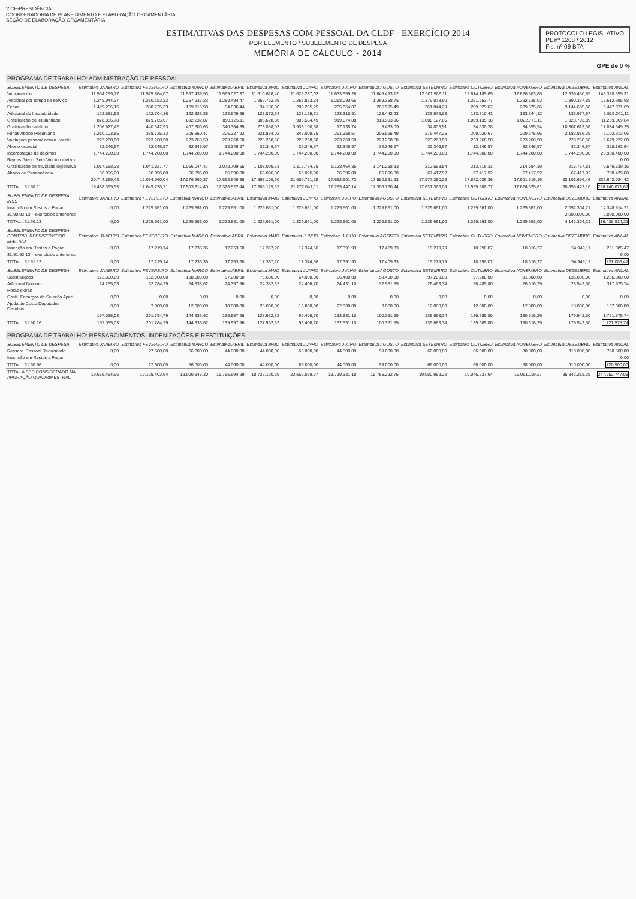VICE-PRESIDÊNCIA
COORDENADORIA DE PLANEJAMENTO E ELABORAÇÃO ORÇAMENTÁRIA
SEÇÃO DE ELABORAÇÃO ORÇAMENTÁRIA
ESTIMATIVAS DAS DESPESAS COM PESSOAL DA CLDF - EXERCÍCIO 2014
POR ELEMENTO / SUBELEMENTO DE DESPESA
MEMÓRIA DE CÁLCULO - 2014
PROTOCOLO LEGISLATIVO
PL nº 1208 / 2012
Fls. nº 09 BTA
GPE de 0 %
PROGRAMA DE TRABALHO: ADMINISTRAÇÃO DE PESSOAL
| SUBELEMENTO DE DESPESA | Estimativa JANEIRO | Estimativa FEVEREIRO | Estimativa MARÇO | Estimativa ABRIL | Estimativa MAIO | Estimativa JUNHO | Estimativa JULHO | Estimativa AGOSTO | Estimativa SETEMBRO | Estimativa OUTUBRO | Estimativa NOVEMBRO | Estimativa DEZEMBRO | Estimativa ANUAL |
| --- | --- | --- | --- | --- | --- | --- | --- | --- | --- | --- | --- | --- | --- |
| Vencimentos | 11.564.299,77 | 11.575.864,07 | 11.587.439,93 | 11.599.027,37 | 11.610.626,40 | 11.622.237,02 | 11.633.859,26 | 11.645.493,12 | 12.601.588,11 | 12.614.189,69 | 12.626.803,88 | 12.639.430,69 | 143.320.859,31 |
| Adicional por tempo de serviço | 1.248.944,37 | 1.250.193,32 | 1.257.237,23 | 1.258.494,47 | 1.259.752,96 | 1.266.823,84 | 1.268.090,66 | 1.269.358,75 | 1.379.873,90 | 1.381.253,77 | 1.382.635,03 | 1.390.337,88 | 15.612.995,68 |
| Férias | 1.429.256,16 | 338.725,33 | 169.916,93 | 34.036,44 | 34.136,00 | 205.205,25 | 205.664,87 | 205.995,49 | 261.044,29 | 209.029,67 | 209.375,66 | 3.144.695,60 | 6.447.071,69 |
| Adicional de Insalubridade | 122.581,58 | 122.704,16 | 122.826,86 | 122.949,69 | 123.072,64 | 123.195,71 | 123.318,91 | 123.442,23 | 133.576,83 | 133.710,41 | 133.844,12 | 133.977,97 | 1.519.201,11 |
| Gratificação de Titularidade | 878.886,78 | 879.765,67 | 892.232,87 | 893.125,11 | 905.628,86 | 906.534,49 | 919.074,88 | 919.993,96 | 1.008.127,05 | 1.009.135,18 | 1.022.771,11 | 1.023.793,89 | 11.259.069,84 |
| Gratificação natalícia | 1.206.927,42 | 440.342,93 | 407.800,63 | 340.364,35 | 273.088,03 | 3.933.100,58 | 17.138,74 | 3.433,09 | 34.805,91 | 34.838,28 | 34.895,94 | 10.307.613,36 | 17.034.349,25 |
| Férias Abono Pecuniário | 1.210.103,55 | 338.725,33 | 305.850,47 | 306.327,92 | 221.884,02 | 342.008,75 | 291.358,57 | 205.995,49 | 278.447,25 | 209.029,67 | 209.375,66 | 2.183.816,39 | 6.102.913,06 |
| Vantagem pessoal nomin. Identif. | 223.268,50 | 223.268,50 | 223.268,50 | 223.268,50 | 223.268,50 | 223.268,50 | 223.268,50 | 223.268,50 | 223.268,50 | 223.268,50 | 223.268,50 | 223.268,50 | 2.679.222,00 |
| Abono especial | 32.346,97 | 32.346,97 | 32.346,97 | 32.346,97 | 32.346,97 | 32.346,97 | 32.346,97 | 32.346,97 | 32.346,97 | 32.346,97 | 32.346,97 | 32.346,97 | 388.163,64 |
| Incorporação de décimos | 1.744.200,00 | 1.744.200,00 | 1.744.200,00 | 1.744.200,00 | 1.744.200,00 | 1.744.200,00 | 1.744.200,00 | 1.744.200,00 | 1.744.200,00 | 1.744.200,00 | 1.744.200,00 | 1.744.200,00 | 20.930.400,00 |
| Repres./Venc. Sem Vínculo efetivo | | | | | | | | | | | | | 0,00 |
| Gratificação de atividade legislativa | 1.017.558,38 | 1.041.827,77 | 1.066.044,47 | 1.078.709,65 | 1.103.009,51 | 1.115.734,75 | 1.128.464,35 | 1.141.258,33 | 212.553,54 | 213.616,31 | 214.684,39 | 215.757,81 | 9.549.839,15 |
| Abono de Permanência | 66.096,00 | 66.096,00 | 66.096,00 | 66.096,00 | 66.096,00 | 66.096,00 | 66.096,00 | 66.096,00 | 67.417,92 | 67.417,92 | 67.417,92 | 67.417,92 | 798.439,68 |
| | 20.744.569,48 | 18.054.060,04 | 17.876.260,87 | 17.698.946,36 | 17.597.109,90 | 21.680.751,85 | 17.652.901,72 | 17.580.861,93 | 17.977.250,26 | 17.872.036,36 | 17.901.619,19 | 33.106.656,46 | 235.642.024,42 |
| TOTAL : 31.90.11 | 19.468.369,93 | 17.649.238,71 | 17.503.314,40 | 17.326.522,44 | 17.309.129,87 | 21.172.647,11 | 17.295.447,14 | 17.308.780,44 | 17.631.386,09 | 17.595.688,77 | 17.624.825,61 | 30.855.422,16 | 228.740.671,67 |
| SUBELEMENTO DE DESPESA INSS | Estimativa JANEIRO | Estimativa FEVEREIRO | Estimativa MARÇO | Estimativa ABRIL | Estimativa MAIO | Estimativa JUNHO | Estimativa JULHO | Estimativa AGOSTO | Estimativa SETEMBRO | Estimativa OUTUBRO | Estimativa NOVEMBRO | Estimativa DEZEMBRO | Estimativa ANUAL |
| --- | --- | --- | --- | --- | --- | --- | --- | --- | --- | --- | --- | --- | --- |
| Inscrição em Restos a Pagar | 0,00 | 1.229.661,00 | 1.229.661,00 | 1.229.661,00 | 1.229.661,00 | 1.229.661,00 | 1.229.661,00 | 1.229.661,00 | 1.229.661,00 | 1.229.661,00 | 1.229.661,00 | 2.052.304,21 | 14.348.914,21 |
| 31.90.92.13 – exercícios anteriores | | | | | | | | | | | | 2.090.000,00 | 2.090.000,00 |
| TOTAL : 31.90.13 | 0,00 | 1.229.661,00 | 1.229.661,00 | 1.229.661,00 | 1.229.661,00 | 1.229.661,00 | 1.229.661,00 | 1.229.661,00 | 1.229.661,00 | 1.229.661,00 | 1.229.661,00 | 4.142.304,21 | 16.438.914,21 |
| SUBELEMENTO DE DESPESA CONTRIB. RPPS/SERVIDOR EFETIVO | Estimativa JANEIRO | Estimativa FEVEREIRO | Estimativa MARÇO | Estimativa ABRIL | Estimativa MAIO | Estimativa JUNHO | Estimativa JULHO | Estimativa AGOSTO | Estimativa SETEMBRO | Estimativa OUTUBRO | Estimativa NOVEMBRO | Estimativa DEZEMBRO | Estimativa ANUAL |
| --- | --- | --- | --- | --- | --- | --- | --- | --- | --- | --- | --- | --- | --- |
| Inscrição em Restos a Pagar | 0,00 | 17.219,14 | 17.236,36 | 17.253,60 | 17.357,20 | 17.374,56 | 17.391,93 | 17.409,33 | 18.279,79 | 18.298,07 | 18.316,37 | 54.949,11 | 231.085,47 |
| 31.91.92.13 – exercícios anteriores | | | | | | | | | | | | | 0,00 |
| TOTAL : 31.91.13 | 0,00 | 17.219,14 | 17.236,36 | 17.253,60 | 17.357,20 | 17.374,56 | 17.391,93 | 17.409,33 | 18.279,79 | 18.298,07 | 18.316,37 | 54.949,11 | 231.085,47 |
| SUBELEMENTO DE DESPESA | Estimativa JANEIRO | Estimativa FEVEREIRO | Estimativa MARÇO | Estimativa ABRIL | Estimativa MAIO | Estimativa JUNHO | Estimativa JULHO | Estimativa AGOSTO | Estimativa SETEMBRO | Estimativa OUTUBRO | Estimativa NOVEMBRO | Estimativa DEZEMBRO | Estimativa ANUAL |
| --- | --- | --- | --- | --- | --- | --- | --- | --- | --- | --- | --- | --- | --- |
| Substituições | 172.800,00 | 162.000,00 | 108.000,00 | 97.200,00 | 75.600,00 | 64.000,00 | 86.400,00 | 59.400,00 | 97.200,00 | 97.200,00 | 91.800,00 | 135.000,00 | 1.236.800,00 |
| Adicional Noturno | 24.285,03 | 32.784,79 | 24.333,62 | 24.357,96 | 24.382,32 | 24.406,70 | 24.431,10 | 32.981,99 | 26.463,34 | 26.489,80 | 26.516,29 | 26.542,80 | 317.975,74 |
| Horas extras | | | | | | | | | | | | | |
| Gratif. Encargos de Seleção Aperf. | 0,00 | 0,00 | 0,00 | 0,00 | 0,00 | 0,00 | 0,00 | 0,00 | 0,00 | 0,00 | 0,00 | 0,00 | 0,00 |
| Ajuda de Custo Deputados Distritais | 0,00 | 7.000,00 | 12.000,00 | 18.000,00 | 28.000,00 | 18.000,00 | 22.000,00 | 8.000,00 | 12.000,00 | 12.000,00 | 12.000,00 | 18.000,00 | 167.000,00 |
| | 197.085,03 | 201.784,79 | 144.333,62 | 139.557,96 | 127.982,32 | 96.406,70 | 132.831,10 | 100.381,99 | 135.663,34 | 135.689,80 | 130.316,29 | 179.542,80 | 1.721.575,74 |
| TOTAL : 31.90.16 | 197.085,03 | 201.784,79 | 144.333,62 | 139.557,96 | 127.982,32 | 96.406,70 | 132.831,10 | 100.381,99 | 135.663,34 | 135.689,80 | 130.316,29 | 179.542,80 | 1.721.575,74 |
PROGRAMA DE TRABALHO: RESSARCIMENTOS, INDENIZAÇÕES E RESTITUIÇÕES
| SUBELEMENTO DE DESPESA | Estimativa JANEIRO | Estimativa FEVEREIRO | Estimativa MARÇO | Estimativa ABRIL | Estimativa MAIO | Estimativa JUNHO | Estimativa JULHO | Estimativa AGOSTO | Estimativa SETEMBRO | Estimativa OUTUBRO | Estimativa NOVEMBRO | Estimativa DEZEMBRO | Estimativa ANUAL |
| --- | --- | --- | --- | --- | --- | --- | --- | --- | --- | --- | --- | --- | --- |
| Ressarc. Pessoal Requisitado | 0,00 | 27.500,00 | 66.000,00 | 44.000,00 | 44.000,00 | 66.000,00 | 44.000,00 | 99.000,00 | 66.000,00 | 66.000,00 | 88.000,00 | 110.000,00 | 720.500,00 |
| Inscrição em Restos a Pagar | | | | | | | | | | | | | 0,00 |
| TOTAL : 31.90.96 | 0,00 | 27.500,00 | 66.000,00 | 44.000,00 | 44.000,00 | 66.000,00 | 44.000,00 | 99.000,00 | 66.000,00 | 66.000,00 | 88.000,00 | 110.000,00 | 720.500,00 |
| TOTAL A SER CONSIDERADO NA APURAÇÃO QUADRIMESTRAL | 19.665.454,96 | 19.125.403,64 | 18.900.845,30 | 18.756.694,99 | 18.728.130,39 | 22.562.089,37 | 18.719.331,18 | 18.755.232,75 | 19.080.989,22 | 19.046.237,64 | 19.091.119,27 | 35.342.218,28 | 247.852.747,08 |